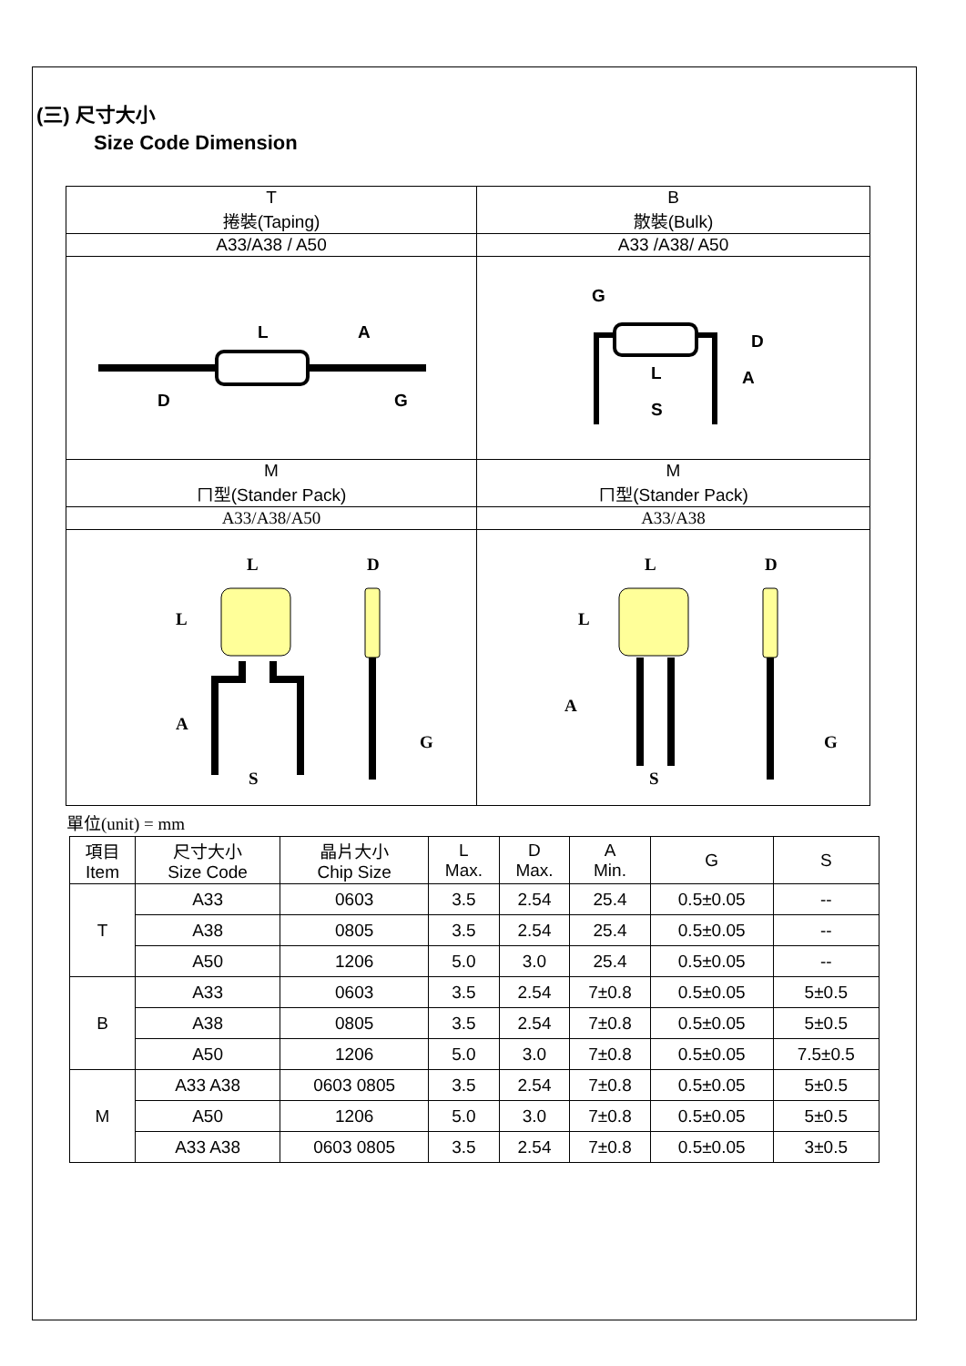(三) 尺寸大小
Size Code Dimension
| T 捲裝(Taping) | B 散裝(Bulk) |
| A33/A38 / A50 | A33 /A38/ A50 |
| L A D G | G L S D A |
| M ㄇ型(Stander Pack) | M ㄇ型(Stander Pack) |
| A33/A38/A50 | A33/A38 |
| L L A S D G | L L A S D G |
單位(unit) = mm
| 項目 Item | 尺寸大小 Size Code | 晶片大小 Chip Size | L Max. | D Max. | A Min. | G | S |
| --- | --- | --- | --- | --- | --- | --- | --- |
| T | A33 | 0603 | 3.5 | 2.54 | 25.4 | 0.5±0.05 | -- |
| | A38 | 0805 | 3.5 | 2.54 | 25.4 | 0.5±0.05 | -- |
| | A50 | 1206 | 5.0 | 3.0 | 25.4 | 0.5±0.05 | -- |
| B | A33 | 0603 | 3.5 | 2.54 | 7±0.8 | 0.5±0.05 | 5±0.5 |
| | A38 | 0805 | 3.5 | 2.54 | 7±0.8 | 0.5±0.05 | 5±0.5 |
| | A50 | 1206 | 5.0 | 3.0 | 7±0.8 | 0.5±0.05 | 7.5±0.5 |
| M | A33 A38 | 0603 0805 | 3.5 | 2.54 | 7±0.8 | 0.5±0.05 | 5±0.5 |
| | A50 | 1206 | 5.0 | 3.0 | 7±0.8 | 0.5±0.05 | 5±0.5 |
| | A33 A38 | 0603 0805 | 3.5 | 2.54 | 7±0.8 | 0.5±0.05 | 3±0.5 |